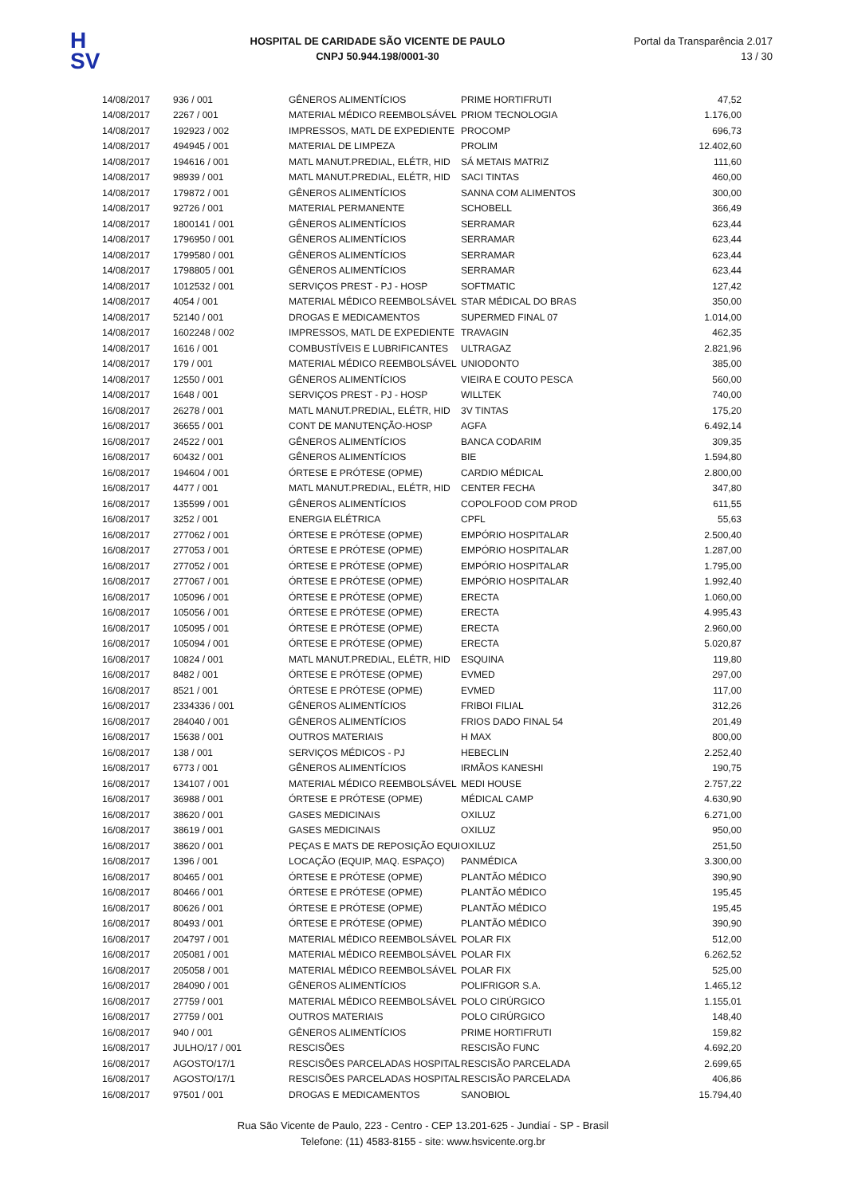H
SV
HOSPITAL DE CARIDADE SÃO VICENTE DE PAULO
CNPJ 50.944.198/0001-30
Portal da Transparência 2.017
13 / 30
| 14/08/2017 | 936 / 001 | GÊNEROS ALIMENTÍCIOS | PRIME HORTIFRUTI | 47,52 |
| 14/08/2017 | 2267 / 001 | MATERIAL MÉDICO REEMBOLSÁVEL | PRIOM TECNOLOGIA | 1.176,00 |
| 14/08/2017 | 192923 / 002 | IMPRESSOS, MATL DE EXPEDIENTE | PROCOMP | 696,73 |
| 14/08/2017 | 494945 / 001 | MATERIAL DE LIMPEZA | PROLIM | 12.402,60 |
| 14/08/2017 | 194616 / 001 | MATL MANUT.PREDIAL, ELÉTR, HID | SÁ METAIS MATRIZ | 111,60 |
| 14/08/2017 | 98939 / 001 | MATL MANUT.PREDIAL, ELÉTR, HID | SACI TINTAS | 460,00 |
| 14/08/2017 | 179872 / 001 | GÊNEROS ALIMENTÍCIOS | SANNA COM ALIMENTOS | 300,00 |
| 14/08/2017 | 92726 / 001 | MATERIAL PERMANENTE | SCHOBELL | 366,49 |
| 14/08/2017 | 1800141 / 001 | GÊNEROS ALIMENTÍCIOS | SERRAMAR | 623,44 |
| 14/08/2017 | 1796950 / 001 | GÊNEROS ALIMENTÍCIOS | SERRAMAR | 623,44 |
| 14/08/2017 | 1799580 / 001 | GÊNEROS ALIMENTÍCIOS | SERRAMAR | 623,44 |
| 14/08/2017 | 1798805 / 001 | GÊNEROS ALIMENTÍCIOS | SERRAMAR | 623,44 |
| 14/08/2017 | 1012532 / 001 | SERVIÇOS PREST - PJ - HOSP | SOFTMATIC | 127,42 |
| 14/08/2017 | 4054 / 001 | MATERIAL MÉDICO REEMBOLSÁVEL | STAR MÉDICAL DO BRAS | 350,00 |
| 14/08/2017 | 52140 / 001 | DROGAS E MEDICAMENTOS | SUPERMED FINAL 07 | 1.014,00 |
| 14/08/2017 | 1602248 / 002 | IMPRESSOS, MATL DE EXPEDIENTE | TRAVAGIN | 462,35 |
| 14/08/2017 | 1616 / 001 | COMBUSTÍVEIS E LUBRIFICANTES | ULTRAGAZ | 2.821,96 |
| 14/08/2017 | 179 / 001 | MATERIAL MÉDICO REEMBOLSÁVEL | UNIODONTO | 385,00 |
| 14/08/2017 | 12550 / 001 | GÊNEROS ALIMENTÍCIOS | VIEIRA E COUTO PESCA | 560,00 |
| 14/08/2017 | 1648 / 001 | SERVIÇOS PREST - PJ - HOSP | WILLTEK | 740,00 |
| 16/08/2017 | 26278 / 001 | MATL MANUT.PREDIAL, ELÉTR, HID | 3V TINTAS | 175,20 |
| 16/08/2017 | 36655 / 001 | CONT DE MANUTENÇÃO-HOSP | AGFA | 6.492,14 |
| 16/08/2017 | 24522 / 001 | GÊNEROS ALIMENTÍCIOS | BANCA CODARIM | 309,35 |
| 16/08/2017 | 60432 / 001 | GÊNEROS ALIMENTÍCIOS | BIE | 1.594,80 |
| 16/08/2017 | 194604 / 001 | ÓRTESE E PRÓTESE (OPME) | CARDIO MÉDICAL | 2.800,00 |
| 16/08/2017 | 4477 / 001 | MATL MANUT.PREDIAL, ELÉTR, HID | CENTER FECHA | 347,80 |
| 16/08/2017 | 135599 / 001 | GÊNEROS ALIMENTÍCIOS | COPOLFOOD COM PROD | 611,55 |
| 16/08/2017 | 3252 / 001 | ENERGIA ELÉTRICA | CPFL | 55,63 |
| 16/08/2017 | 277062 / 001 | ÓRTESE E PRÓTESE (OPME) | EMPÓRIO HOSPITALAR | 2.500,40 |
| 16/08/2017 | 277053 / 001 | ÓRTESE E PRÓTESE (OPME) | EMPÓRIO HOSPITALAR | 1.287,00 |
| 16/08/2017 | 277052 / 001 | ÓRTESE E PRÓTESE (OPME) | EMPÓRIO HOSPITALAR | 1.795,00 |
| 16/08/2017 | 277067 / 001 | ÓRTESE E PRÓTESE (OPME) | EMPÓRIO HOSPITALAR | 1.992,40 |
| 16/08/2017 | 105096 / 001 | ÓRTESE E PRÓTESE (OPME) | ERECTA | 1.060,00 |
| 16/08/2017 | 105056 / 001 | ÓRTESE E PRÓTESE (OPME) | ERECTA | 4.995,43 |
| 16/08/2017 | 105095 / 001 | ÓRTESE E PRÓTESE (OPME) | ERECTA | 2.960,00 |
| 16/08/2017 | 105094 / 001 | ÓRTESE E PRÓTESE (OPME) | ERECTA | 5.020,87 |
| 16/08/2017 | 10824 / 001 | MATL MANUT.PREDIAL, ELÉTR, HID | ESQUINA | 119,80 |
| 16/08/2017 | 8482 / 001 | ÓRTESE E PRÓTESE (OPME) | EVMED | 297,00 |
| 16/08/2017 | 8521 / 001 | ÓRTESE E PRÓTESE (OPME) | EVMED | 117,00 |
| 16/08/2017 | 2334336 / 001 | GÊNEROS ALIMENTÍCIOS | FRIBOI FILIAL | 312,26 |
| 16/08/2017 | 284040 / 001 | GÊNEROS ALIMENTÍCIOS | FRIOS DADO FINAL 54 | 201,49 |
| 16/08/2017 | 15638 / 001 | OUTROS MATERIAIS | H MAX | 800,00 |
| 16/08/2017 | 138 / 001 | SERVIÇOS MÉDICOS - PJ | HEBECLIN | 2.252,40 |
| 16/08/2017 | 6773 / 001 | GÊNEROS ALIMENTÍCIOS | IRMÃOS KANESHI | 190,75 |
| 16/08/2017 | 134107 / 001 | MATERIAL MÉDICO REEMBOLSÁVEL | MEDI HOUSE | 2.757,22 |
| 16/08/2017 | 36988 / 001 | ÓRTESE E PRÓTESE (OPME) | MÉDICAL CAMP | 4.630,90 |
| 16/08/2017 | 38620 / 001 | GASES MEDICINAIS | OXILUZ | 6.271,00 |
| 16/08/2017 | 38619 / 001 | GASES MEDICINAIS | OXILUZ | 950,00 |
| 16/08/2017 | 38620 / 001 | PEÇAS E MATS DE REPOSIÇÃO EQUI | OXILUZ | 251,50 |
| 16/08/2017 | 1396 / 001 | LOCAÇÃO (EQUIP, MAQ. ESPAÇO) | PANMÉDICA | 3.300,00 |
| 16/08/2017 | 80465 / 001 | ÓRTESE E PRÓTESE (OPME) | PLANTÃO MÉDICO | 390,90 |
| 16/08/2017 | 80466 / 001 | ÓRTESE E PRÓTESE (OPME) | PLANTÃO MÉDICO | 195,45 |
| 16/08/2017 | 80626 / 001 | ÓRTESE E PRÓTESE (OPME) | PLANTÃO MÉDICO | 195,45 |
| 16/08/2017 | 80493 / 001 | ÓRTESE E PRÓTESE (OPME) | PLANTÃO MÉDICO | 390,90 |
| 16/08/2017 | 204797 / 001 | MATERIAL MÉDICO REEMBOLSÁVEL | POLAR FIX | 512,00 |
| 16/08/2017 | 205081 / 001 | MATERIAL MÉDICO REEMBOLSÁVEL | POLAR FIX | 6.262,52 |
| 16/08/2017 | 205058 / 001 | MATERIAL MÉDICO REEMBOLSÁVEL | POLAR FIX | 525,00 |
| 16/08/2017 | 284090 / 001 | GÊNEROS ALIMENTÍCIOS | POLIFRIGOR S.A. | 1.465,12 |
| 16/08/2017 | 27759 / 001 | MATERIAL MÉDICO REEMBOLSÁVEL | POLO CIRÚRGICO | 1.155,01 |
| 16/08/2017 | 27759 / 001 | OUTROS MATERIAIS | POLO CIRÚRGICO | 148,40 |
| 16/08/2017 | 940 / 001 | GÊNEROS ALIMENTÍCIOS | PRIME HORTIFRUTI | 159,82 |
| 16/08/2017 | JULHO/17 / 001 | RESCISÕES | RESCISÃO FUNC | 4.692,20 |
| 16/08/2017 | AGOSTO/17/1 | RESCISÕES PARCELADAS HOSPITAL | RESCISÃO PARCELADA | 2.699,65 |
| 16/08/2017 | AGOSTO/17/1 | RESCISÕES PARCELADAS HOSPITAL | RESCISÃO PARCELADA | 406,86 |
| 16/08/2017 | 97501 / 001 | DROGAS E MEDICAMENTOS | SANOBIOL | 15.794,40 |
Rua São Vicente de Paulo, 223 - Centro - CEP 13.201-625 - Jundiaí - SP - Brasil
Telefone: (11) 4583-8155 - site: www.hsvicente.org.br